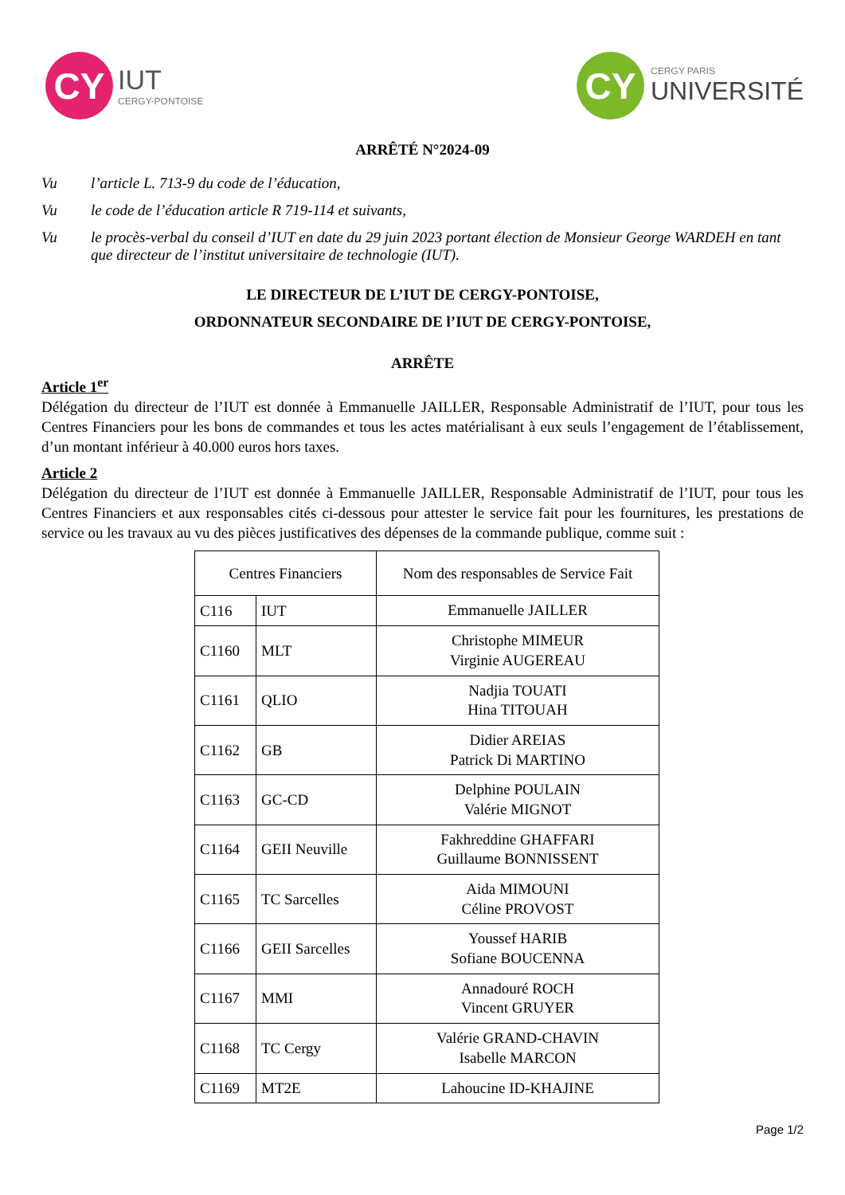CY
IUT
CERGY-PONTOISE
CY
CERGY PARIS
UNIVERSITÉ
ARRÊTÉ N°2024-09
Vu l’article L. 713-9 du code de l’éducation,
Vu le code de l’éducation article R 719-114 et suivants,
Vu le procès-verbal du conseil d’IUT en date du 29 juin 2023 portant élection de Monsieur George WARDEH en tant que directeur de l’institut universitaire de technologie (IUT).
LE DIRECTEUR DE L’IUT DE CERGY-PONTOISE,
ORDONNATEUR SECONDAIRE DE l’IUT DE CERGY-PONTOISE,
ARRÊTE
Article 1<sup>er</sup>
Délégation du directeur de l’IUT est donnée à Emmanuelle JAILLER, Responsable Administratif de l’IUT, pour tous les Centres Financiers pour les bons de commandes et tous les actes matérialisant à eux seuls l’engagement de l’établissement, d’un montant inférieur à 40.000 euros hors taxes.
Article 2
Délégation du directeur de l’IUT est donnée à Emmanuelle JAILLER, Responsable Administratif de l’IUT, pour tous les Centres Financiers et aux responsables cités ci-dessous pour attester le service fait pour les fournitures, les prestations de service ou les travaux au vu des pièces justificatives des dépenses de la commande publique, comme suit :
| Centres Financiers | | Nom des responsables de Service Fait |
| --- | --- | --- |
| C116 | IUT | Emmanuelle JAILLER |
| C1160 | MLT | Christophe MIMEUR Virginie AUGEREAU |
| C1161 | QLIO | Nadjia TOUATI Hina TITOUAH |
| C1162 | GB | Didier AREIAS Patrick Di MARTINO |
| C1163 | GC-CD | Delphine POULAIN Valérie MIGNOT |
| C1164 | GEII Neuville | Fakhreddine GHAFFARI Guillaume BONNISSENT |
| C1165 | TC Sarcelles | Aida MIMOUNI Céline PROVOST |
| C1166 | GEII Sarcelles | Youssef HARIB Sofiane BOUCENNA |
| C1167 | MMI | Annadouré ROCH Vincent GRUYER |
| C1168 | TC Cergy | Valérie GRAND-CHAVIN Isabelle MARCON |
| C1169 | MT2E | Lahoucine ID-KHAJINE |
Page 1/2